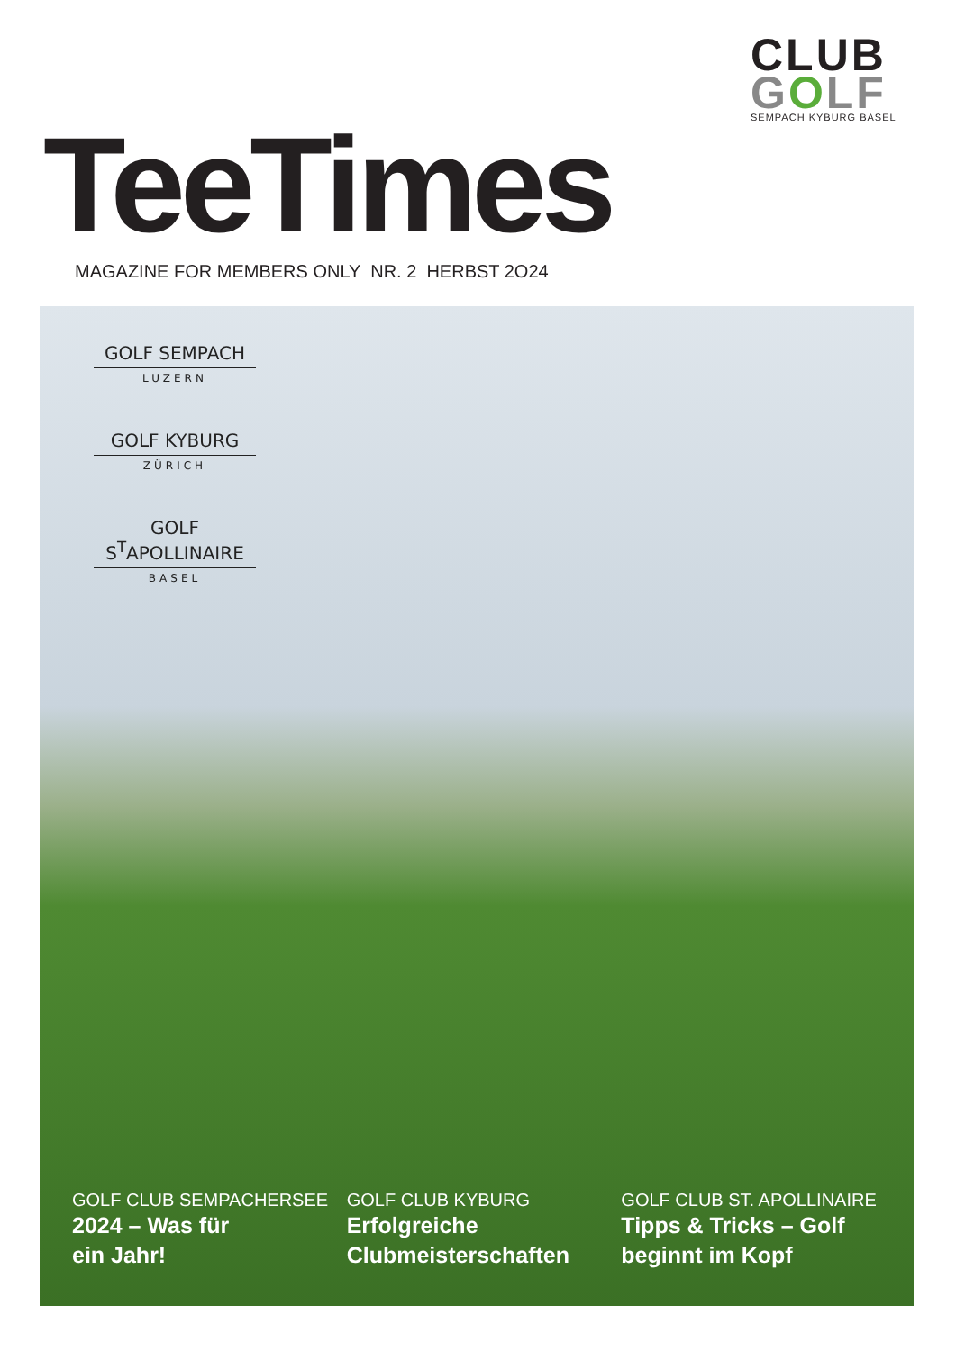CLUB
GOLF
SEMPACH KYBURG BASEL
TeeTimes
MAGAZINE FOR MEMBERS ONLY NR. 2 HERBST 2O24
GOLF SEMPACH
LUZERN
GOLF KYBURG
ZÜRICH
GOLF S<sup>T</sup>APOLLINAIRE
BASEL
GOLF CLUB SEMPACHERSEE
2024 – Was für
ein Jahr!
GOLF CLUB KYBURG
Erfolgreiche
Clubmeisterschaften
GOLF CLUB ST. APOLLINAIRE
Tipps & Tricks – Golf
beginnt im Kopf